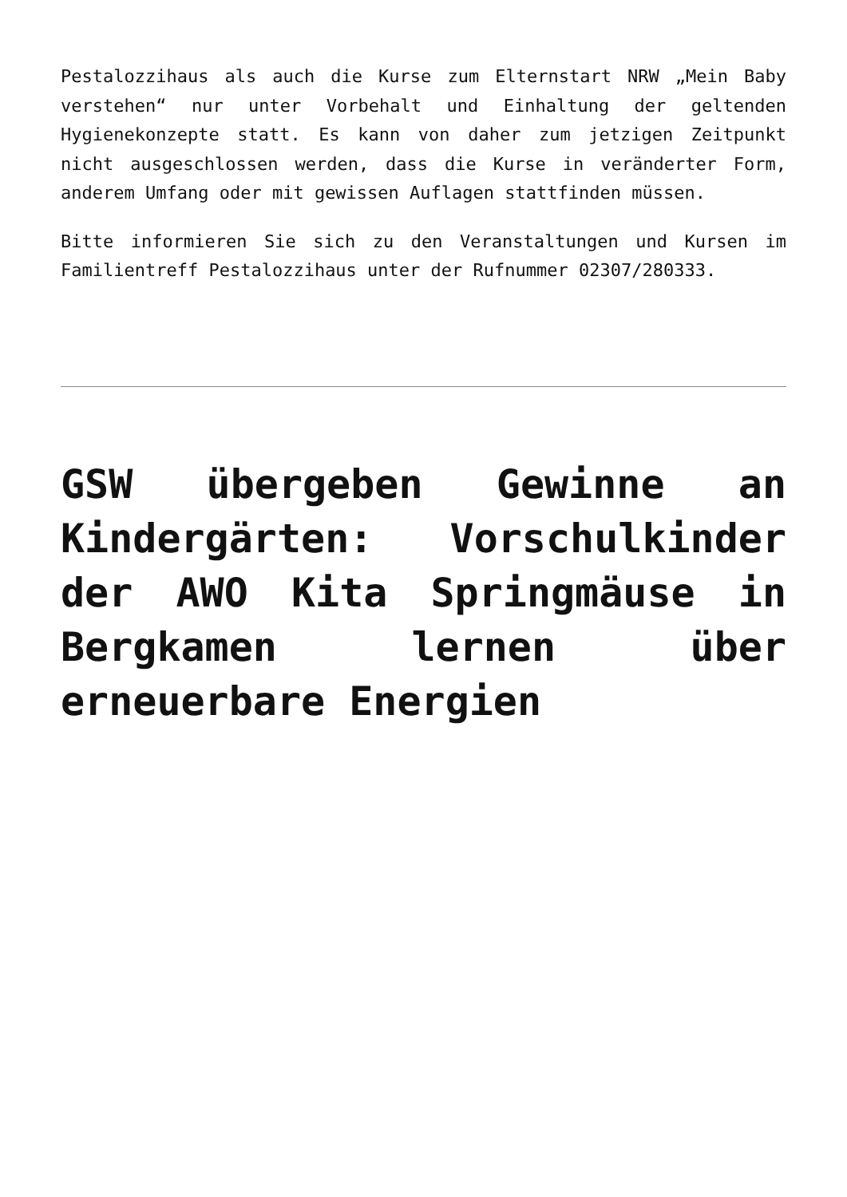Pestalozzihaus als auch die Kurse zum Elternstart NRW „Mein Baby verstehen“ nur unter Vorbehalt und Einhaltung der geltenden Hygienekonzepte statt. Es kann von daher zum jetzigen Zeitpunkt nicht ausgeschlossen werden, dass die Kurse in veränderter Form, anderem Umfang oder mit gewissen Auflagen stattfinden müssen.
Bitte informieren Sie sich zu den Veranstaltungen und Kursen im Familientreff Pestalozzihaus unter der Rufnummer 02307/280333.
GSW übergeben Gewinne an Kindergärten: Vorschulkinder der AWO Kita Springmäuse in Bergkamen lernen über erneuerbare Energien